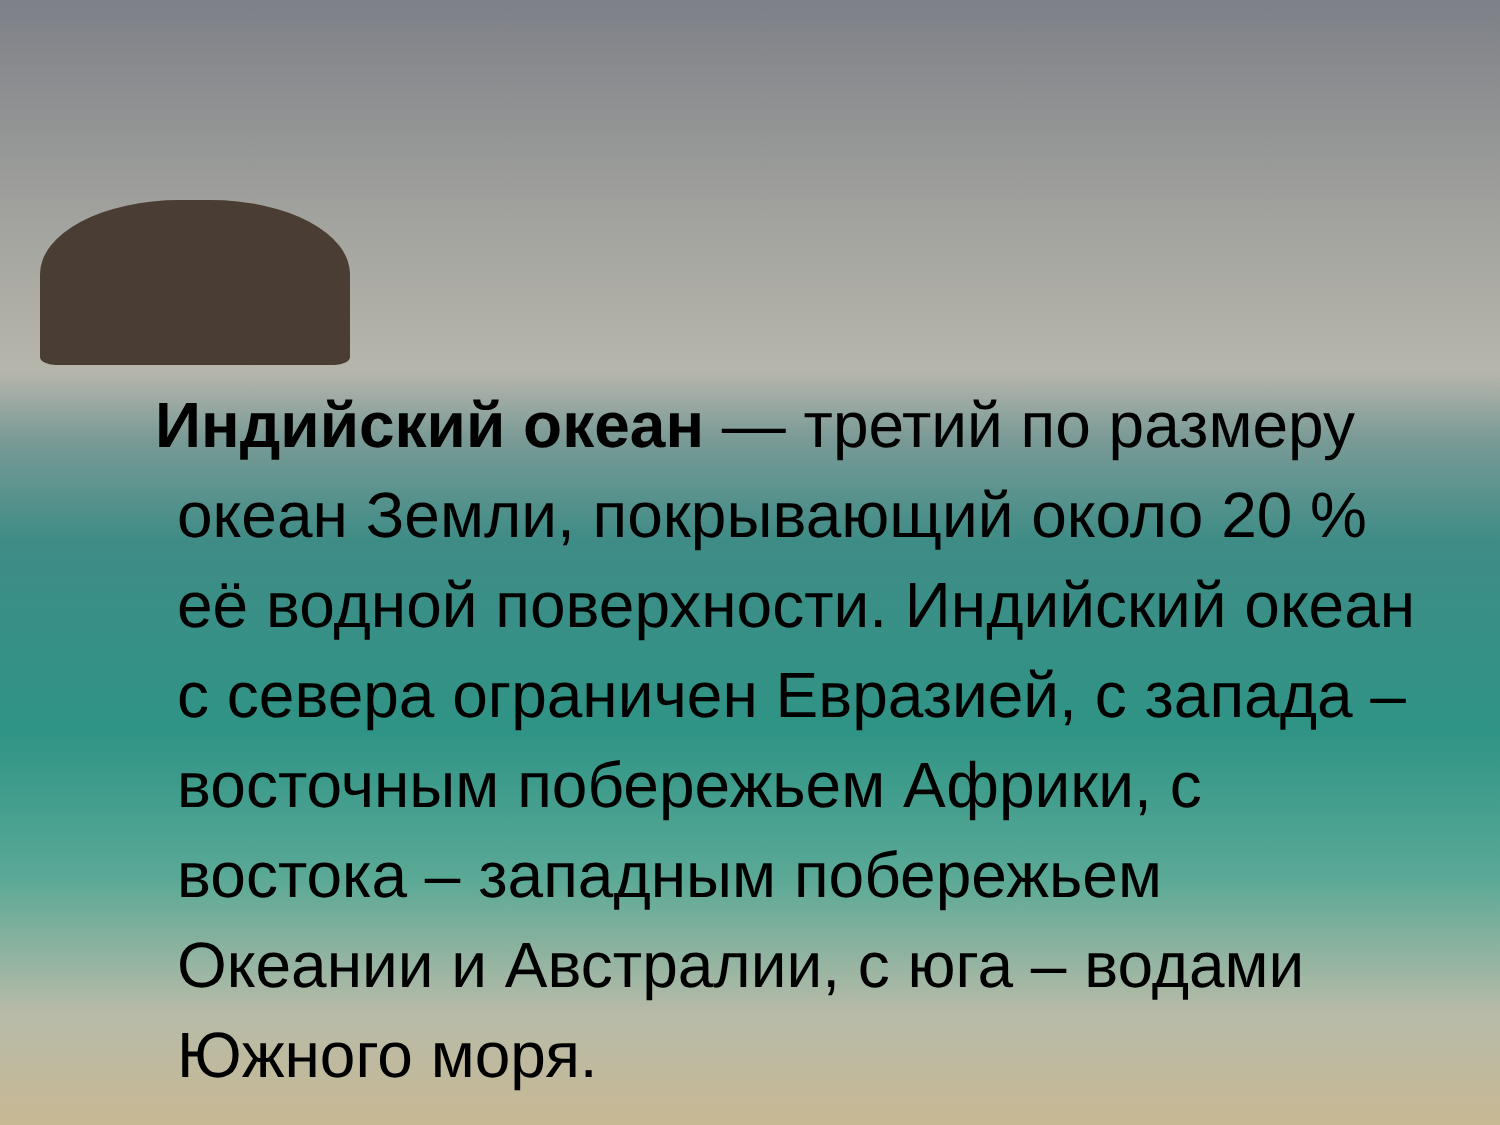Индийский океан — третий по размеру океан Земли, покрывающий около 20 % её водной поверхности. Индийский океан с севера ограничен Евразией, с запада – восточным побережьем Африки, с востока – западным побережьем Океании и Австралии, с юга – водами Южного моря.